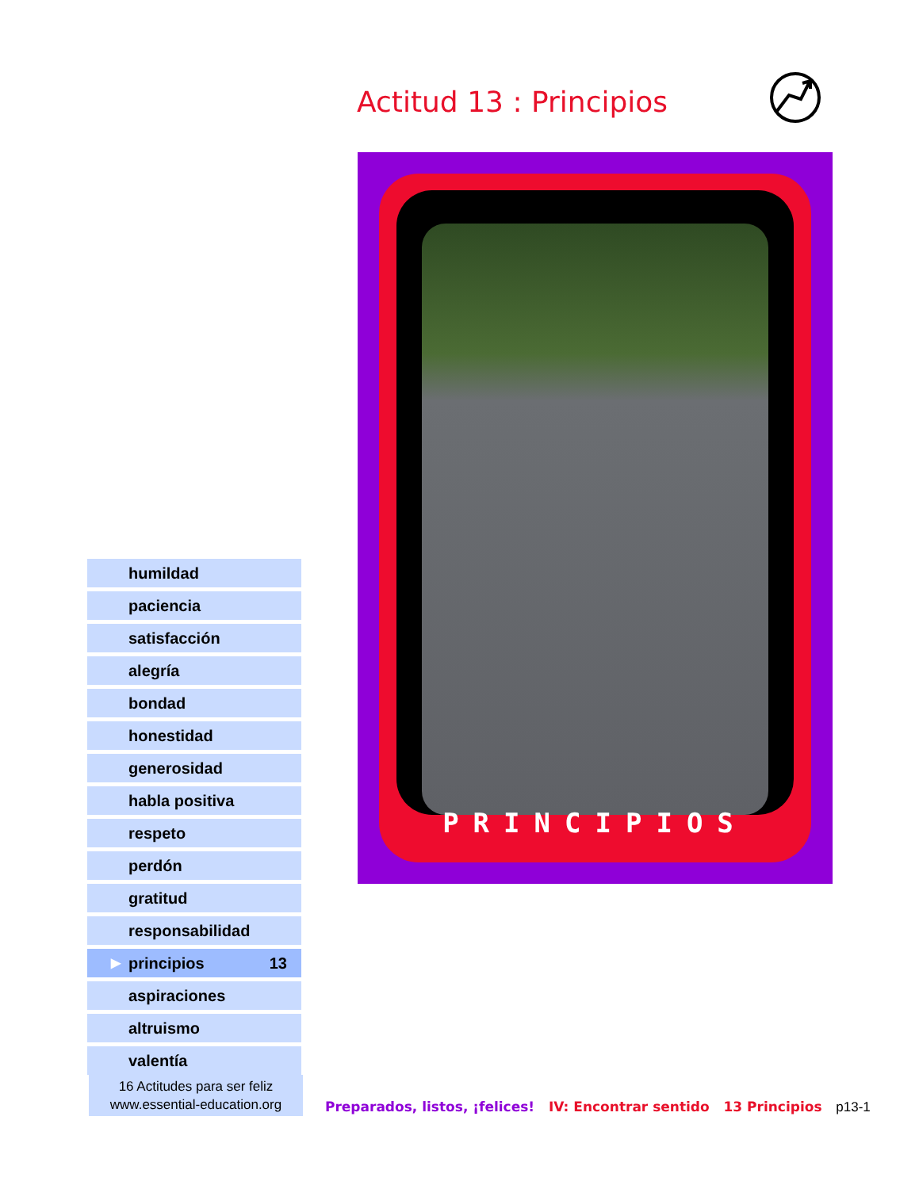Actitud 13 : Principios
PRINCIPIOS
humildad
paciencia
satisfacción
alegría
bondad
honestidad
generosidad
habla positiva
respeto
perdón
gratitud
responsabilidad
▶ principios 13
aspiraciones
altruismo
valentía
16 Actitudes para ser feliz
www.essential-education.org
Preparados, listos, ¡felices! IV: Encontrar sentido 13 Principios p13-1